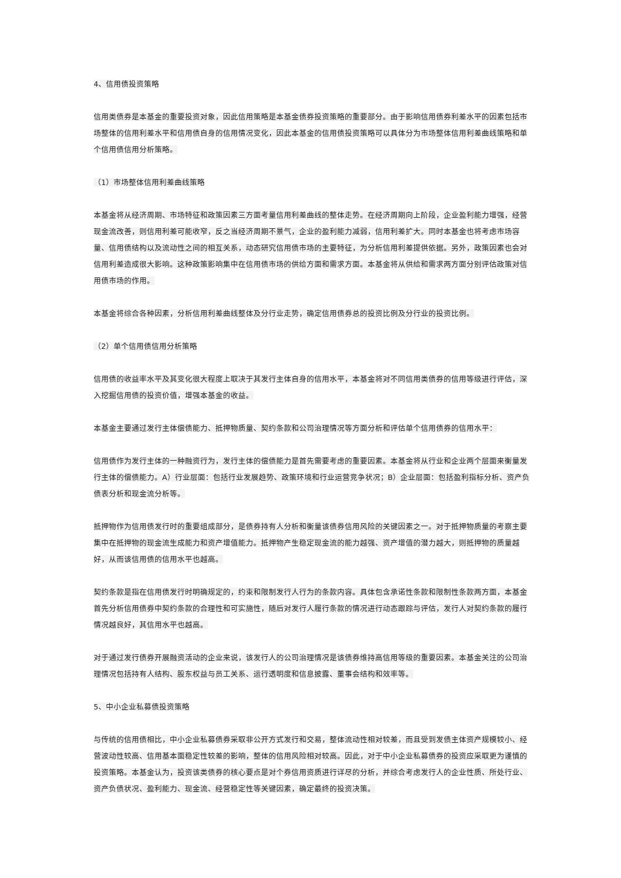4、信用债投资策略
信用类债券是本基金的重要投资对象，因此信用策略是本基金债券投资策略的重要部分。由于影响信用债券利差水平的因素包括市场整体的信用利差水平和信用债自身的信用情况变化，因此本基金的信用债投资策略可以具体分为市场整体信用利差曲线策略和单个信用债信用分析策略。
（1）市场整体信用利差曲线策略
本基金将从经济周期、市场特征和政策因素三方面考量信用利差曲线的整体走势。在经济周期向上阶段，企业盈利能力增强，经营现金流改善，则信用利差可能收窄，反之当经济周期不景气，企业的盈利能力减弱，信用利差扩大。同时本基金也将考虑市场容量、信用债结构以及流动性之间的相互关系，动态研究信用债市场的主要特征，为分析信用利差提供依据。另外，政策因素也会对信用利差造成很大影响。这种政策影响集中在信用债市场的供给方面和需求方面。本基金将从供给和需求两方面分别评估政策对信用债市场的作用。
本基金将综合各种因素，分析信用利差曲线整体及分行业走势，确定信用债券总的投资比例及分行业的投资比例。
（2）单个信用债信用分析策略
信用债的收益率水平及其变化很大程度上取决于其发行主体自身的信用水平，本基金将对不同信用类债券的信用等级进行评估，深入挖掘信用债的投资价值，增强本基金的收益。
本基金主要通过发行主体偿债能力、抵押物质量、契约条款和公司治理情况等方面分析和评估单个信用债券的信用水平：
信用债作为发行主体的一种融资行为，发行主体的偿债能力是首先需要考虑的重要因素。本基金将从行业和企业两个层面来衡量发行主体的偿债能力。A）行业层面：包括行业发展趋势、政策环境和行业运营竞争状况；B）企业层面：包括盈利指标分析、资产负债表分析和现金流分析等。
抵押物作为信用债发行时的重要组成部分，是债券持有人分析和衡量该债券信用风险的关键因素之一。对于抵押物质量的考察主要集中在抵押物的现金流生成能力和资产增值能力。抵押物产生稳定现金流的能力越强、资产增值的潜力越大，则抵押物的质量越好，从而该信用债的信用水平也越高。
契约条款是指在信用债发行时明确规定的，约束和限制发行人行为的条款内容。具体包含承诺性条款和限制性条款两方面，本基金首先分析信用债券中契约条款的合理性和可实施性，随后对发行人履行条款的情况进行动态跟踪与评估，发行人对契约条款的履行情况越良好，其信用水平也越高。
对于通过发行债券开展融资活动的企业来说，该发行人的公司治理情况是该债券维持高信用等级的重要因素。本基金关注的公司治理情况包括持有人结构、股东权益与员工关系、运行透明度和信息披露、董事会结构和效率等。
5、中小企业私募债投资策略
与传统的信用债相比，中小企业私募债券采取非公开方式发行和交易，整体流动性相对较差，而且受到发债主体资产规模较小、经营波动性较高、信用基本面稳定性较差的影响，整体的信用风险相对较高。因此，对于中小企业私募债券的投资应采取更为谨慎的投资策略。本基金认为，投资该类债券的核心要点是对个券信用资质进行详尽的分析，并综合考虑发行人的企业性质、所处行业、资产负债状况、盈利能力、现金流、经营稳定性等关键因素，确定最终的投资决策。